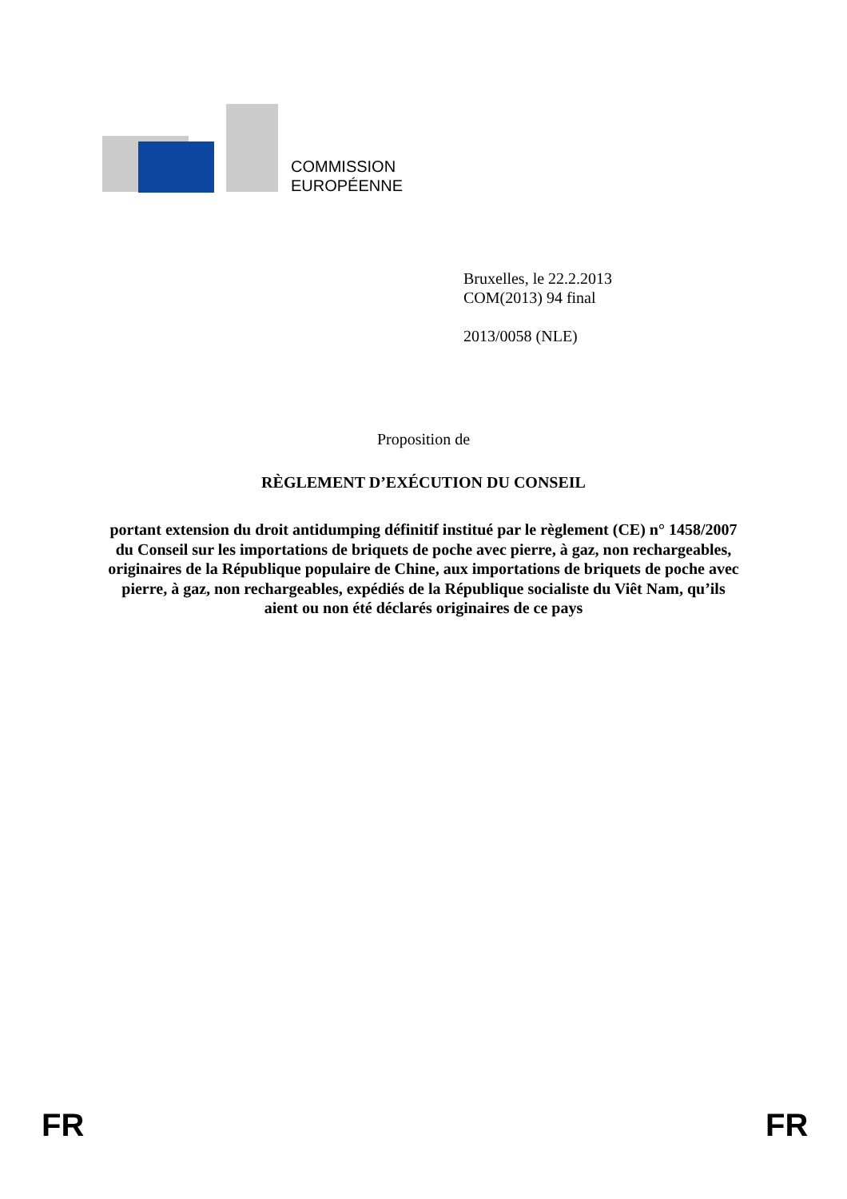COMMISSION
EUROPÉENNE
Bruxelles, le 22.2.2013
COM(2013) 94 final
2013/0058 (NLE)
Proposition de
RÈGLEMENT D’EXÉCUTION DU CONSEIL
portant extension du droit antidumping définitif institué par le règlement (CE) n° 1458/2007 du Conseil sur les importations de briquets de poche avec pierre, à gaz, non rechargeables, originaires de la République populaire de Chine, aux importations de briquets de poche avec pierre, à gaz, non rechargeables, expédiés de la République socialiste du Viêt Nam, qu’ils aient ou non été déclarés originaires de ce pays
FR FR